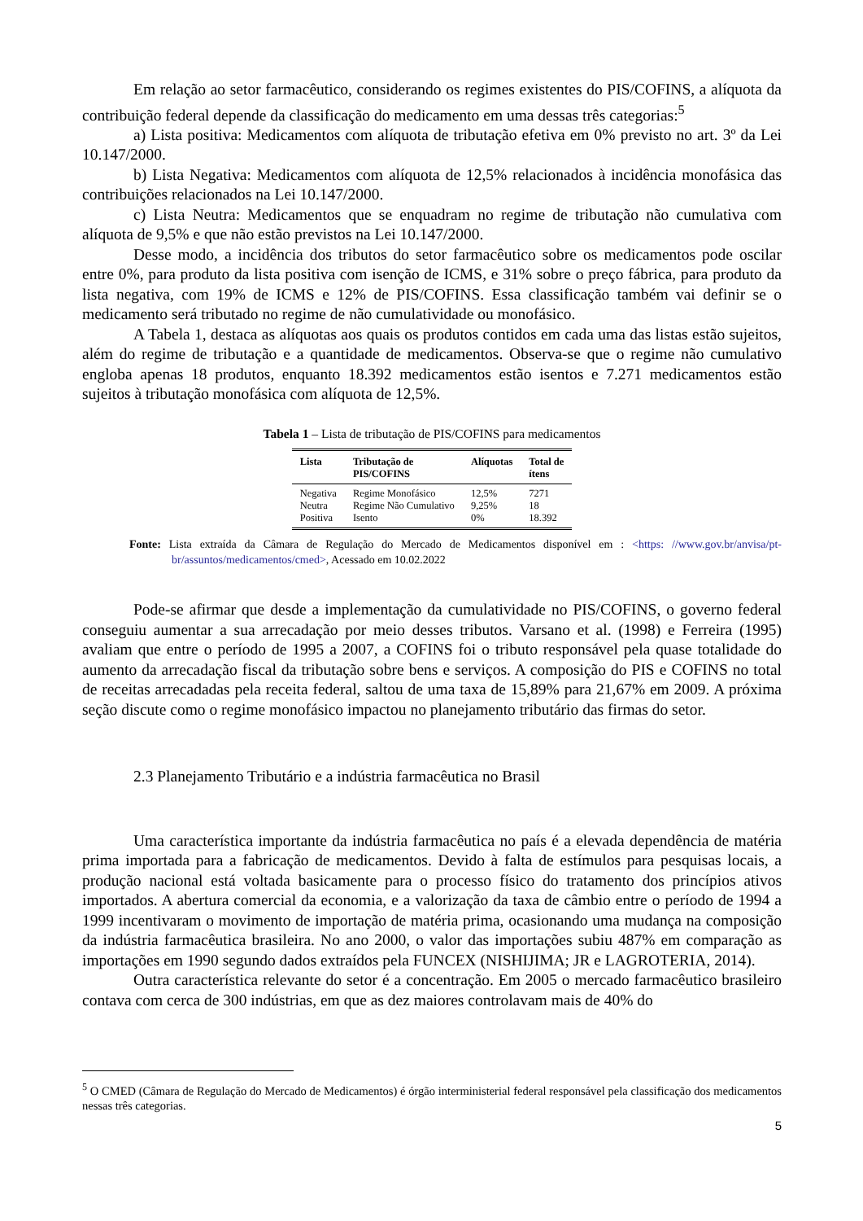Em relação ao setor farmacêutico, considerando os regimes existentes do PIS/COFINS, a alíquota da contribuição federal depende da classificação do medicamento em uma dessas três categorias:<sup>5</sup>
a) Lista positiva: Medicamentos com alíquota de tributação efetiva em 0% previsto no art. 3º da Lei 10.147/2000.
b) Lista Negativa: Medicamentos com alíquota de 12,5% relacionados à incidência monofásica das contribuições relacionados na Lei 10.147/2000.
c) Lista Neutra: Medicamentos que se enquadram no regime de tributação não cumulativa com alíquota de 9,5% e que não estão previstos na Lei 10.147/2000.
Desse modo, a incidência dos tributos do setor farmacêutico sobre os medicamentos pode oscilar entre 0%, para produto da lista positiva com isenção de ICMS, e 31% sobre o preço fábrica, para produto da lista negativa, com 19% de ICMS e 12% de PIS/COFINS. Essa classificação também vai definir se o medicamento será tributado no regime de não cumulatividade ou monofásico.
A Tabela 1, destaca as alíquotas aos quais os produtos contidos em cada uma das listas estão sujeitos, além do regime de tributação e a quantidade de medicamentos. Observa-se que o regime não cumulativo engloba apenas 18 produtos, enquanto 18.392 medicamentos estão isentos e 7.271 medicamentos estão sujeitos à tributação monofásica com alíquota de 12,5%.
Tabela 1 – Lista de tributação de PIS/COFINS para medicamentos
| Lista | Tributação de PIS/COFINS | Alíquotas | Total de ítens |
| --- | --- | --- | --- |
| Negativa | Regime Monofásico | 12,5% | 7271 |
| Neutra | Regime Não Cumulativo | 9,25% | 18 |
| Positiva | Isento | 0% | 18.392 |
Fonte: Lista extraída da Câmara de Regulação do Mercado de Medicamentos disponível em : <https: //www.gov.br/anvisa/pt-br/assuntos/medicamentos/cmed>, Acessado em 10.02.2022
Pode-se afirmar que desde a implementação da cumulatividade no PIS/COFINS, o governo federal conseguiu aumentar a sua arrecadação por meio desses tributos. Varsano et al. (1998) e Ferreira (1995) avaliam que entre o período de 1995 a 2007, a COFINS foi o tributo responsável pela quase totalidade do aumento da arrecadação fiscal da tributação sobre bens e serviços. A composição do PIS e COFINS no total de receitas arrecadadas pela receita federal, saltou de uma taxa de 15,89% para 21,67% em 2009. A próxima seção discute como o regime monofásico impactou no planejamento tributário das firmas do setor.
2.3 Planejamento Tributário e a indústria farmacêutica no Brasil
Uma característica importante da indústria farmacêutica no país é a elevada dependência de matéria prima importada para a fabricação de medicamentos. Devido à falta de estímulos para pesquisas locais, a produção nacional está voltada basicamente para o processo físico do tratamento dos princípios ativos importados. A abertura comercial da economia, e a valorização da taxa de câmbio entre o período de 1994 a 1999 incentivaram o movimento de importação de matéria prima, ocasionando uma mudança na composição da indústria farmacêutica brasileira. No ano 2000, o valor das importações subiu 487% em comparação as importações em 1990 segundo dados extraídos pela FUNCEX (NISHIJIMA; JR e LAGROTERIA, 2014).
Outra característica relevante do setor é a concentração. Em 2005 o mercado farmacêutico brasileiro contava com cerca de 300 indústrias, em que as dez maiores controlavam mais de 40% do
<sup>5</sup> O CMED (Câmara de Regulação do Mercado de Medicamentos) é órgão interministerial federal responsável pela classificação dos medicamentos nessas três categorias.
5